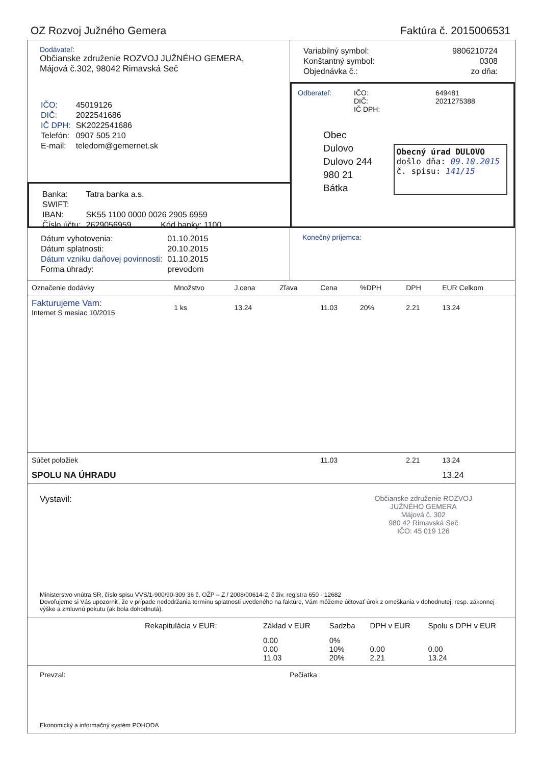OZ Rozvoj Južného Gemera Faktúra č. 2015006531
Dodávateľ:
Občianske združenie ROZVOJ JUŽNÉHO GEMERA,
Májová č.302, 98042 Rimavská Seč
| IČO: | 45019126 |
| DIČ: | 2022541686 |
| IČ DPH: | SK2022541686 |
| Telefón: | 0907 505 210 |
| E-mail: | teledom@gemernet.sk |
| Variabilný symbol: | 9806210724 |
| Konštantný symbol: | 0308 |
| Objednávka č.: | zo dňa: |
Odberateľ: IČO:
DIČ:
IČ DPH:
649481
2021275388
Obec Dulovo
Dulovo 244
980 21 Bátka
Obecný úrad DULOVO
došlo dňa: 09.10.2015
č. spisu: 141/15
| Banka: | Tatra banka a.s. |
| SWIFT: | |
| IBAN: | SK55 1100 0000 0026 2905 6959 |
| Číslo účtu: | 2629056959 Kód banky: 1100 |
| Dátum vyhotovenia: | 01.10.2015 |
| Dátum splatnosti: | 20.10.2015 |
| Dátum vzniku daňovej povinnosti: | 01.10.2015 |
| Forma úhrady: | prevodom |
Konečný príjemca:
| Označenie dodávky | Množstvo | J.cena | Zľava | Cena | %DPH | DPH | EUR Celkom |
| --- | --- | --- | --- | --- | --- | --- | --- |
| Fakturujeme Vam: Internet S mesiac 10/2015 | 1 ks | 13.24 | | 11.03 | 20% | 2.21 | 13.24 |
| Súčet položiek | | | | 11.03 | | 2.21 | 13.24 |
| SPOLU NA ÚHRADU | | | | | | | 13.24 |
Vystavil:
Občianske združenie ROZVOJ
JUŽNÉHO GEMERA
Májová č. 302
980 42 Rimavská Seč
IČO: 45 019 126
Ministerstvo vnútra SR, číslo spisu VVS/1-900/90-309 36 č. OŽP – Z / 2008/00614-2, č živ. registra 650 - 12682
Dovoľujeme si Vás upozorniť, že v prípade nedodržania termínu splatnosti uvedeného na faktúre, Vám môžeme účtovať úrok z omeškania v dohodnutej, resp. zákonnej výške a zmluvnú pokutu (ak bola dohodnutá).
| Rekapitulácia v EUR: | Základ v EUR | Sadzba | DPH v EUR | Spolu s DPH v EUR |
| --- | --- | --- | --- | --- |
| | 0.00 0.00 11.03 | 0% 10% 20% | 0.00 2.21 | 0.00 13.24 |
Prevzal: Pečiatka :
Ekonomický a informačný systém POHODA